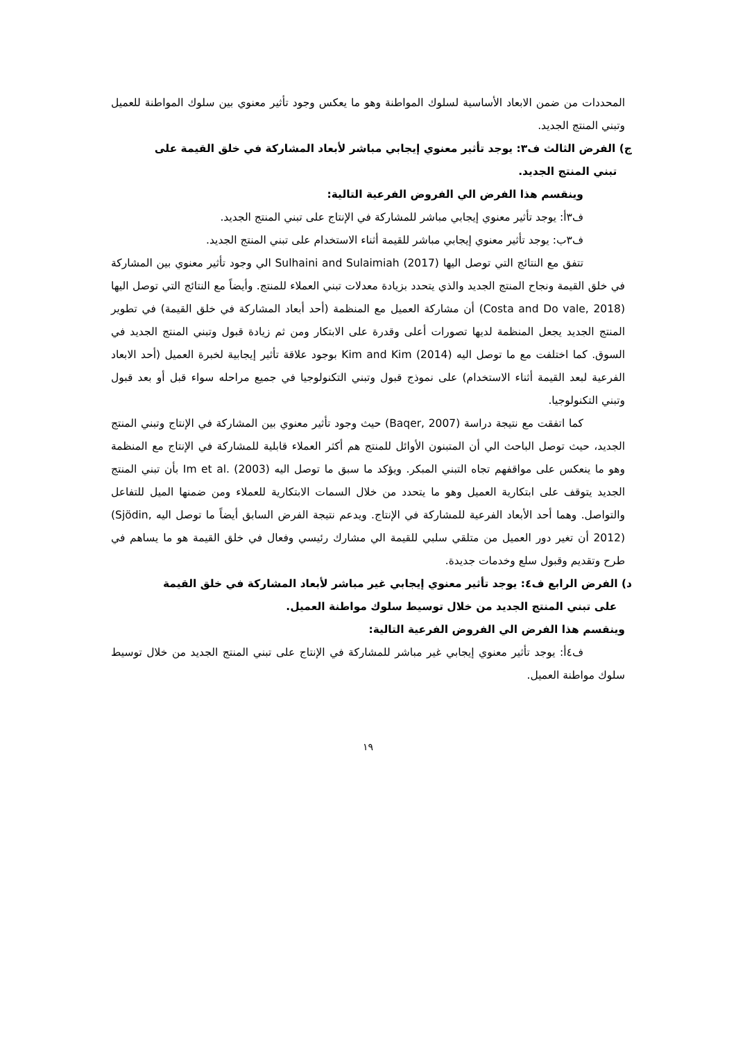المحددات من ضمن الابعاد الأساسية لسلوك المواطنة وهو ما يعكس وجود تأثير معنوي بين سلوك المواطنة للعميل وتبني المنتج الجديد.
ج) الفرض الثالث ف٣: يوجد تأثير معنوي إيجابي مباشر لأبعاد المشاركة في خلق القيمة على
تبني المنتج الجديد.
وينقسم هذا الفرض الي الفروض الفرعية التالية:
ف٣أ: يوجد تأثير معنوي إيجابي مباشر للمشاركة في الإنتاج على تبني المنتج الجديد.
ف٣ب: يوجد تأثير معنوي إيجابي مباشر للقيمة أثناء الاستخدام على تبني المنتج الجديد.
تتفق مع النتائج التي توصل اليها Sulhaini and Sulaimiah (2017) الي وجود تأثير معنوي بين المشاركة في خلق القيمة ونجاح المنتج الجديد والذي يتحدد بزيادة معدلات تبني العملاء للمنتج. وأيضاً مع النتائج التي توصل اليها (Costa and Do vale, 2018) أن مشاركة العميل مع المنظمة (أحد أبعاد المشاركة في خلق القيمة) في تطوير المنتج الجديد يجعل المنظمة لديها تصورات أعلى وقدرة على الابتكار ومن ثم زيادة قبول وتبني المنتج الجديد في السوق. كما اختلفت مع ما توصل اليه Kim and Kim (2014) بوجود علاقة تأثير إيجابية لخبرة العميل (أحد الابعاد الفرعية لبعد القيمة أثناء الاستخدام) على نموذج قبول وتبني التكنولوجيا في جميع مراحله سواء قبل أو بعد قبول وتبني التكنولوجيا.
كما اتفقت مع نتيجة دراسة (Baqer, 2007) حيث وجود تأثير معنوي بين المشاركة في الإنتاج وتبني المنتج الجديد، حيث توصل الباحث الي أن المتبنون الأوائل للمنتج هم أكثر العملاء قابلية للمشاركة في الإنتاج مع المنظمة وهو ما ينعكس على مواقفهم تجاه التبني المبكر. ويؤكد ما سبق ما توصل اليه Im et al. (2003) بأن تبني المنتج الجديد يتوقف على ابتكارية العميل وهو ما يتحدد من خلال السمات الابتكارية للعملاء ومن ضمنها الميل للتفاعل والتواصل. وهما أحد الأبعاد الفرعية للمشاركة في الإنتاج. ويدعم نتيجة الفرض السابق أيضاً ما توصل اليه (Sjödin, 2012) أن تغير دور العميل من متلقي سلبي للقيمة الي مشارك رئيسي وفعال في خلق القيمة هو ما يساهم في طرح وتقديم وقبول سلع وخدمات جديدة.
د) الفرض الرابع ف٤: يوجد تأثير معنوي إيجابي غير مباشر لأبعاد المشاركة في خلق القيمة
على تبني المنتج الجديد من خلال توسيط سلوك مواطنة العميل.
وينقسم هذا الفرض الي الفروض الفرعية التالية:
ف٤أ: يوجد تأثير معنوي إيجابي غير مباشر للمشاركة في الإنتاج على تبني المنتج الجديد من خلال توسيط سلوك مواطنة العميل.
١٩